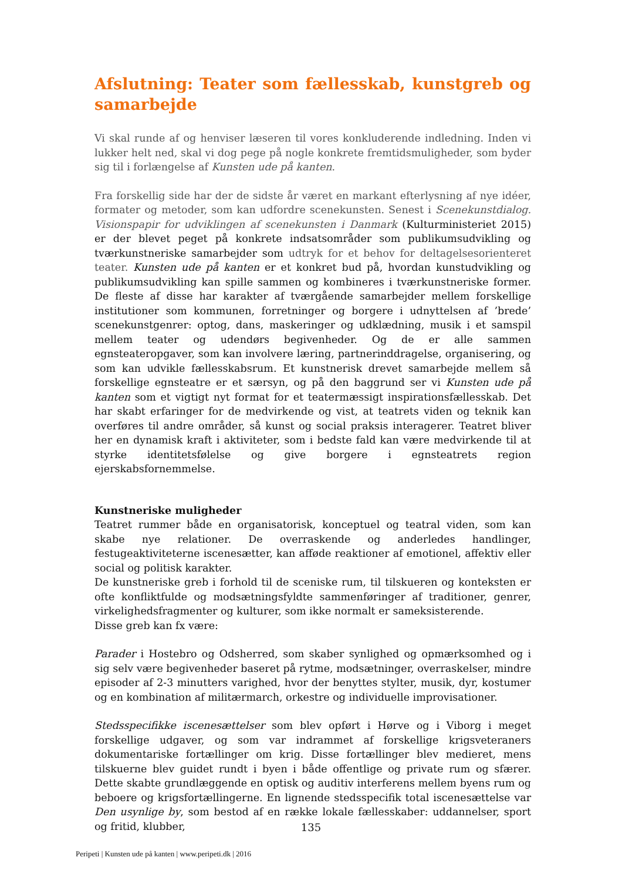Afslutning: Teater som fællesskab, kunstgreb og samarbejde
Vi skal runde af og henviser læseren til vores konkluderende indledning. Inden vi lukker helt ned, skal vi dog pege på nogle konkrete fremtidsmuligheder, som byder sig til i forlængelse af Kunsten ude på kanten.
Fra forskellig side har der de sidste år været en markant efterlysning af nye idéer, formater og metoder, som kan udfordre scenekunsten. Senest i Scenekunstdialog. Visionspapir for udviklingen af scenekunsten i Danmark (Kulturministeriet 2015) er der blevet peget på konkrete indsatsområder som publikumsudvikling og tværkunstneriske samarbejder som udtryk for et behov for deltagelsesorienteret teater. Kunsten ude på kanten er et konkret bud på, hvordan kunstudvikling og publikumsudvikling kan spille sammen og kombineres i tværkunstneriske former. De fleste af disse har karakter af tværgående samarbejder mellem forskellige institutioner som kommunen, forretninger og borgere i udnyttelsen af ’brede’ scenekunstgenrer: optog, dans, maskeringer og udklædning, musik i et samspil mellem teater og udendørs begivenheder. Og de er alle sammen egnsteateropgaver, som kan involvere læring, partnerinddragelse, organisering, og som kan udvikle fællesskabsrum. Et kunstnerisk drevet samarbejde mellem så forskellige egnsteatre er et særsyn, og på den baggrund ser vi Kunsten ude på kanten som et vigtigt nyt format for et teatermæssigt inspirationsfællesskab. Det har skabt erfaringer for de medvirkende og vist, at teatrets viden og teknik kan overføres til andre områder, så kunst og social praksis interagerer. Teatret bliver her en dynamisk kraft i aktiviteter, som i bedste fald kan være medvirkende til at styrke identitetsfølelse og give borgere i egnsteatrets region ejerskabsfornemmelse.
Kunstneriske muligheder
Teatret rummer både en organisatorisk, konceptuel og teatral viden, som kan skabe nye relationer. De overraskende og anderledes handlinger, festugeaktiviteterne iscenesætter, kan afføde reaktioner af emotionel, affektiv eller social og politisk karakter.
De kunstneriske greb i forhold til de sceniske rum, til tilskueren og konteksten er ofte konfliktfulde og modsætningsfyldte sammenføringer af traditioner, genrer, virkelighedsfragmenter og kulturer, som ikke normalt er sameksisterende.
Disse greb kan fx være:
Parader i Hostebro og Odsherred, som skaber synlighed og opmærksomhed og i sig selv være begivenheder baseret på rytme, modsætninger, overraskelser, mindre episoder af 2-3 minutters varighed, hvor der benyttes stylter, musik, dyr, kostumer og en kombination af militærmarch, orkestre og individuelle improvisationer.
Stedsspecifikke iscenesættelser som blev opført i Hørve og i Viborg i meget forskellige udgaver, og som var indrammet af forskellige krigsveteraners dokumentariske fortællinger om krig. Disse fortællinger blev medieret, mens tilskuerne blev guidet rundt i byen i både offentlige og private rum og sfærer. Dette skabte grundlæggende en optisk og auditiv interferens mellem byens rum og beboere og krigsfortællingerne. En lignende stedsspecifik total iscenesættelse var Den usynlige by, som bestod af en række lokale fællesskaber: uddannelser, sport og fritid, klubber,
135
Peripeti | Kunsten ude på kanten | www.peripeti.dk | 2016